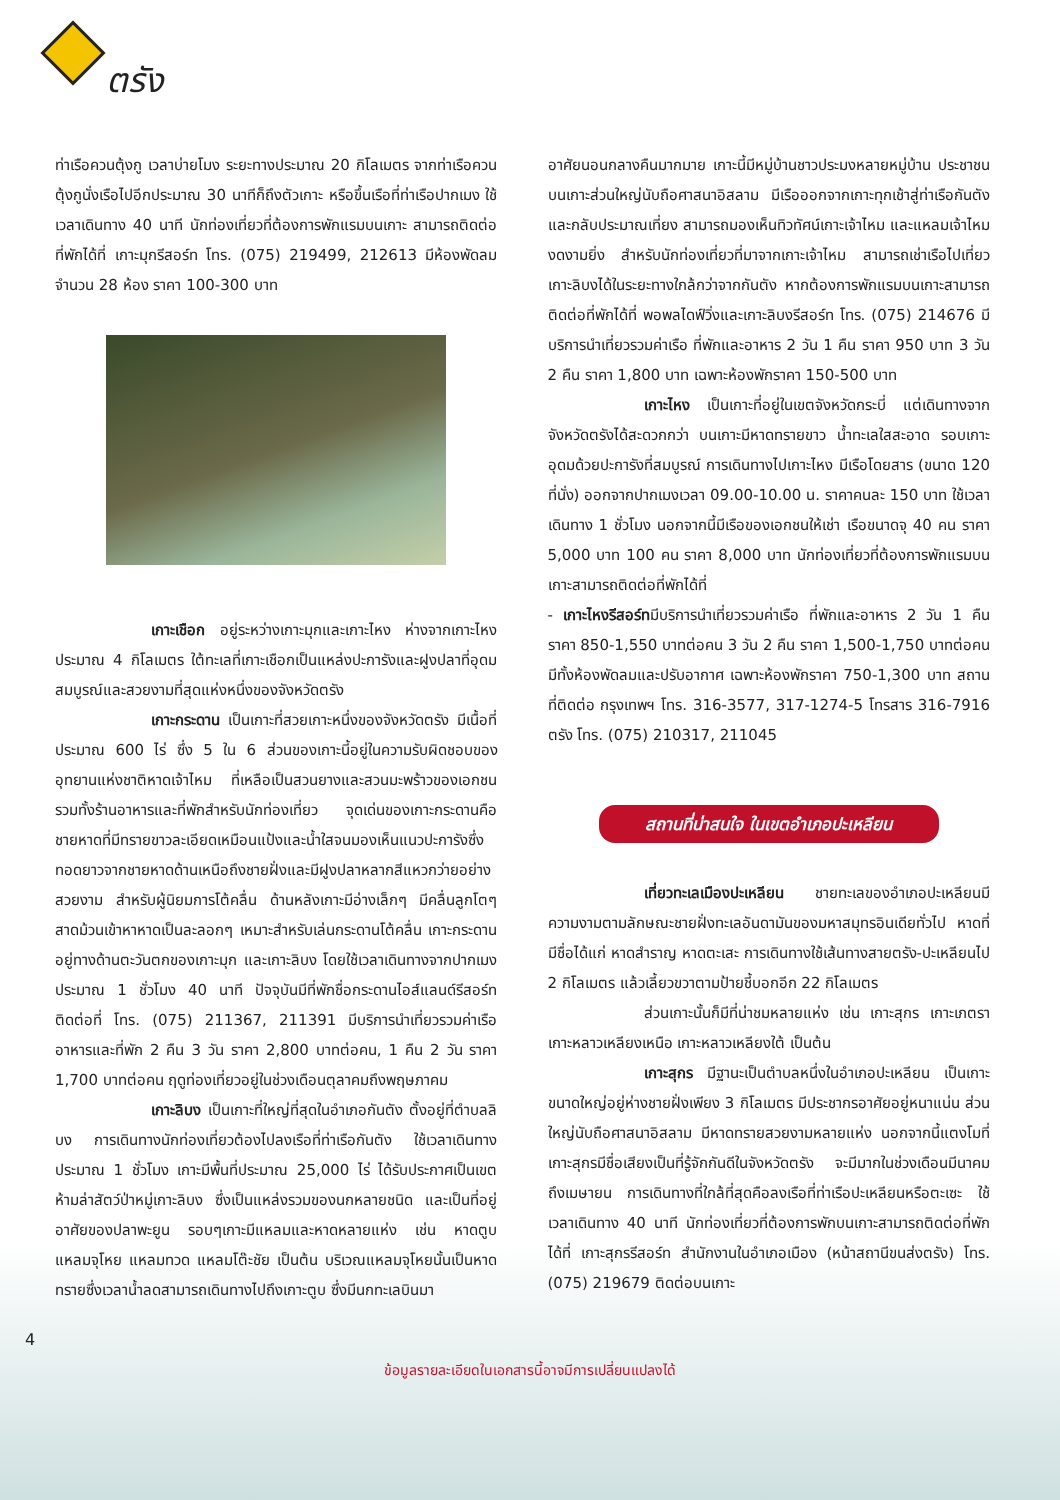ตรัง
ท่าเรือควนตุ้งกู เวลาบ่ายโมง ระยะทางประมาณ 20 กิโลเมตร จากท่าเรือควนตุ้งกูนั่งเรือไปอีกประมาณ 30 นาทีก็ถึงตัวเกาะ หรือขึ้นเรือที่ท่าเรือปากเมง ใช้เวลาเดินทาง 40 นาที นักท่องเที่ยวที่ต้องการพักแรมบนเกาะ สามารถติดต่อที่พักได้ที่ เกาะมุกรีสอร์ท โทร. (075) 219499, 212613 มีห้องพัดลมจำนวน 28 ห้อง ราคา 100-300 บาท
เกาะเชือก อยู่ระหว่างเกาะมุกและเกาะไหง ห่างจากเกาะไหงประมาณ 4 กิโลเมตร ใต้ทะเลที่เกาะเชือกเป็นแหล่งปะการังและฝูงปลาที่อุดมสมบูรณ์และสวยงามที่สุดแห่งหนึ่งของจังหวัดตรัง
เกาะกระดาน เป็นเกาะที่สวยเกาะหนึ่งของจังหวัดตรัง มีเนื้อที่ประมาณ 600 ไร่ ซึ่ง 5 ใน 6 ส่วนของเกาะนี้อยู่ในความรับผิดชอบของอุทยานแห่งชาติหาดเจ้าไหม ที่เหลือเป็นสวนยางและสวนมะพร้าวของเอกชน รวมทั้งร้านอาหารและที่พักสำหรับนักท่องเที่ยว จุดเด่นของเกาะกระดานคือ ชายหาดที่มีทรายขาวละเอียดเหมือนแป้งและน้ำใสจนมองเห็นแนวปะการังซึ่งทอดยาวจากชายหาดด้านเหนือถึงชายฝั่งและมีฝูงปลาหลากสีแหวกว่ายอย่างสวยงาม สำหรับผู้นิยมการโต้คลื่น ด้านหลังเกาะมีอ่างเล็กๆ มีคลื่นลูกโตๆ สาดม้วนเข้าหาหาดเป็นละลอกๆ เหมาะสำหรับเล่นกระดานโต้คลื่น เกาะกระดานอยู่ทางด้านตะวันตกของเกาะมุก และเกาะลิบง โดยใช้เวลาเดินทางจากปากเมง ประมาณ 1 ชั่วโมง 40 นาที ปัจจุบันมีที่พักชื่อกระดานไอส์แลนด์รีสอร์ท ติดต่อที่ โทร. (075) 211367, 211391 มีบริการนำเที่ยวรวมค่าเรือ อาหารและที่พัก 2 คืน 3 วัน ราคา 2,800 บาทต่อคน, 1 คืน 2 วัน ราคา 1,700 บาทต่อคน ฤดูท่องเที่ยวอยู่ในช่วงเดือนตุลาคมถึงพฤษภาคม
เกาะลิบง เป็นเกาะที่ใหญ่ที่สุดในอำเภอกันตัง ตั้งอยู่ที่ตำบลลิบง การเดินทางนักท่องเที่ยวต้องไปลงเรือที่ท่าเรือกันตัง ใช้เวลาเดินทางประมาณ 1 ชั่วโมง เกาะมีพื้นที่ประมาณ 25,000 ไร่ ได้รับประกาศเป็นเขตห้ามล่าสัตว์ป่าหมู่เกาะลิบง ซึ่งเป็นแหล่งรวมของนกหลายชนิด และเป็นที่อยู่อาศัยของปลาพะยูน รอบๆเกาะมีแหลมและหาดหลายแห่ง เช่น หาดตูบ แหลมจุโหย แหลมทวด แหลมโต๊ะชัย เป็นต้น บริเวณแหลมจุโหยนั้นเป็นหาดทรายซึ่งเวลาน้ำลดสามารถเดินทางไปถึงเกาะตูบ ซึ่งมีนกทะเลบินมา
อาศัยนอนกลางคืนมากมาย เกาะนี้มีหมู่บ้านชาวประมงหลายหมู่บ้าน ประชาชนบนเกาะส่วนใหญ่นับถือศาสนาอิสลาม มีเรือออกจากเกาะทุกเช้าสู่ท่าเรือกันตังและกลับประมาณเที่ยง สามารถมองเห็นทิวทัศน์เกาะเจ้าไหม และแหลมเจ้าไหมงดงามยิ่ง สำหรับนักท่องเที่ยวที่มาจากเกาะเจ้าไหม สามารถเช่าเรือไปเที่ยวเกาะลิบงได้ในระยะทางใกล้กว่าจากกันตัง หากต้องการพักแรมบนเกาะสามารถติดต่อที่พักได้ที่ พอพลไดฟ์วิ่งและเกาะลิบงรีสอร์ท โทร. (075) 214676 มีบริการนำเที่ยวรวมค่าเรือ ที่พักและอาหาร 2 วัน 1 คืน ราคา 950 บาท 3 วัน 2 คืน ราคา 1,800 บาท เฉพาะห้องพักราคา 150-500 บาท
เกาะไหง เป็นเกาะที่อยู่ในเขตจังหวัดกระบี่ แต่เดินทางจากจังหวัดตรังได้สะดวกกว่า บนเกาะมีหาดทรายขาว น้ำทะเลใสสะอาด รอบเกาะอุดมด้วยปะการังที่สมบูรณ์ การเดินทางไปเกาะไหง มีเรือโดยสาร (ขนาด 120 ที่นั่ง) ออกจากปากเมงเวลา 09.00-10.00 น. ราคาคนละ 150 บาท ใช้เวลาเดินทาง 1 ชั่วโมง นอกจากนี้มีเรือของเอกชนให้เช่า เรือขนาดจุ 40 คน ราคา 5,000 บาท 100 คน ราคา 8,000 บาท นักท่องเที่ยวที่ต้องการพักแรมบนเกาะสามารถติดต่อที่พักได้ที่
- เกาะไหงรีสอร์ทมีบริการนำเที่ยวรวมค่าเรือ ที่พักและอาหาร 2 วัน 1 คืน ราคา 850-1,550 บาทต่อคน 3 วัน 2 คืน ราคา 1,500-1,750 บาทต่อคน มีทั้งห้องพัดลมและปรับอากาศ เฉพาะห้องพักราคา 750-1,300 บาท สถานที่ติดต่อ กรุงเทพฯ โทร. 316-3577, 317-1274-5 โทรสาร 316-7916 ตรัง โทร. (075) 210317, 211045
สถานที่น่าสนใจ ในเขตอำเภอปะเหลียน
เที่ยวทะเลเมืองปะเหลียน ชายทะเลของอำเภอปะเหลียนมีความงามตามลักษณะชายฝั่งทะเลอันดามันของมหาสมุทรอินเดียทั่วไป หาดที่มีชื่อได้แก่ หาดสำราญ หาดตะเสะ การเดินทางใช้เส้นทางสายตรัง-ปะเหลียนไป 2 กิโลเมตร แล้วเลี้ยวขวาตามป้ายชี้บอกอีก 22 กิโลเมตร
ส่วนเกาะนั้นก็มีที่น่าชมหลายแห่ง เช่น เกาะสุกร เกาะเภตรา เกาะหลาวเหลียงเหนือ เกาะหลาวเหลียงใต้ เป็นต้น
เกาะสุกร มีฐานะเป็นตำบลหนึ่งในอำเภอปะเหลียน เป็นเกาะขนาดใหญ่อยู่ห่างชายฝั่งเพียง 3 กิโลเมตร มีประชากรอาศัยอยู่หนาแน่น ส่วนใหญ่นับถือศาสนาอิสลาม มีหาดทรายสวยงามหลายแห่ง นอกจากนี้แตงโมที่เกาะสุกรมีชื่อเสียงเป็นที่รู้จักกันดีในจังหวัดตรัง จะมีมากในช่วงเดือนมีนาคมถึงเมษายน การเดินทางที่ใกล้ที่สุดคือลงเรือที่ท่าเรือปะเหลียนหรือตะเซะ ใช้เวลาเดินทาง 40 นาที นักท่องเที่ยวที่ต้องการพักบนเกาะสามารถติดต่อที่พักได้ที่ เกาะสุกรรีสอร์ท สำนักงานในอำเภอเมือง (หน้าสถานีขนส่งตรัง) โทร. (075) 219679 ติดต่อบนเกาะ
4
ข้อมูลรายละเอียดในเอกสารนี้อาจมีการเปลี่ยนแปลงได้